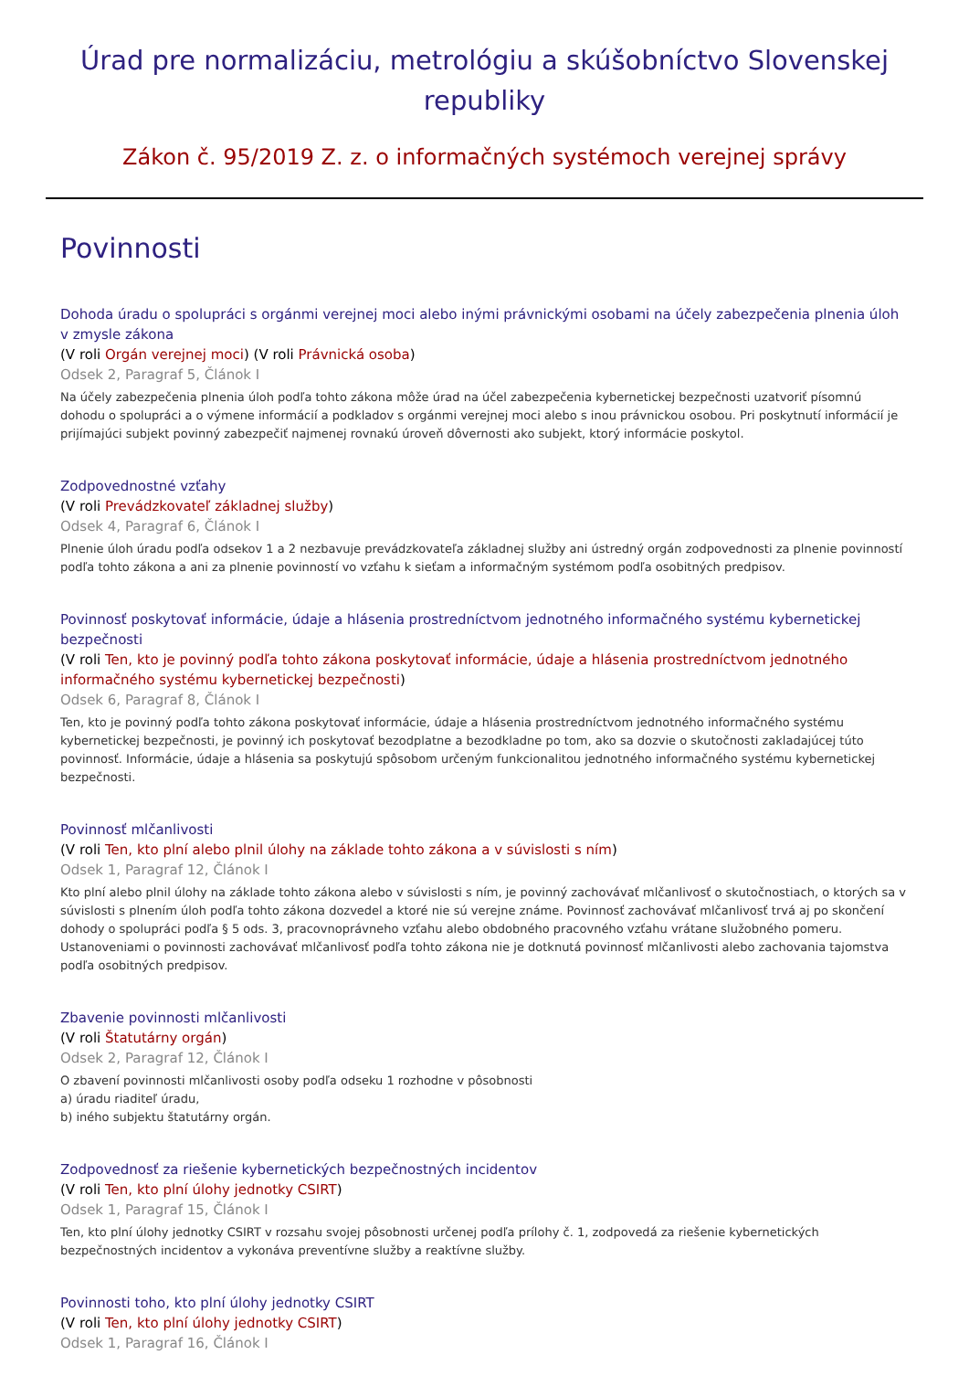Úrad pre normalizáciu, metrológiu a skúšobníctvo Slovenskej republiky
Zákon č. 95/2019 Z. z. o informačných systémoch verejnej správy
Povinnosti
Dohoda úradu o spolupráci s orgánmi verejnej moci alebo inými právnickými osobami na účely zabezpečenia plnenia úloh v zmysle zákona
(V roli Orgán verejnej moci) (V roli Právnická osoba)
Odsek 2, Paragraf 5, Článok I
Na účely zabezpečenia plnenia úloh podľa tohto zákona môže úrad na účel zabezpečenia kybernetickej bezpečnosti uzatvoriť písomnú dohodu o spolupráci a o výmene informácií a podkladov s orgánmi verejnej moci alebo s inou právnickou osobou. Pri poskytnutí informácií je prijímajúci subjekt povinný zabezpečiť najmenej rovnakú úroveň dôvernosti ako subjekt, ktorý informácie poskytol.
Zodpovednostné vzťahy
(V roli Prevádzkovateľ základnej služby)
Odsek 4, Paragraf 6, Článok I
Plnenie úloh úradu podľa odsekov 1 a 2 nezbavuje prevádzkovateľa základnej služby ani ústredný orgán zodpovednosti za plnenie povinností podľa tohto zákona a ani za plnenie povinností vo vzťahu k sieťam a informačným systémom podľa osobitných predpisov.
Povinnosť poskytovať informácie, údaje a hlásenia prostredníctvom jednotného informačného systému kybernetickej bezpečnosti
(V roli Ten, kto je povinný podľa tohto zákona poskytovať informácie, údaje a hlásenia prostredníctvom jednotného informačného systému kybernetickej bezpečnosti)
Odsek 6, Paragraf 8, Článok I
Ten, kto je povinný podľa tohto zákona poskytovať informácie, údaje a hlásenia prostredníctvom jednotného informačného systému kybernetickej bezpečnosti, je povinný ich poskytovať bezodplatne a bezodkladne po tom, ako sa dozvie o skutočnosti zakladajúcej túto povinnosť. Informácie, údaje a hlásenia sa poskytujú spôsobom určeným funkcionalitou jednotného informačného systému kybernetickej bezpečnosti.
Povinnosť mlčanlivosti
(V roli Ten, kto plní alebo plnil úlohy na základe tohto zákona a v súvislosti s ním)
Odsek 1, Paragraf 12, Článok I
Kto plní alebo plnil úlohy na základe tohto zákona alebo v súvislosti s ním, je povinný zachovávať mlčanlivosť o skutočnostiach, o ktorých sa v súvislosti s plnením úloh podľa tohto zákona dozvedel a ktoré nie sú verejne známe. Povinnosť zachovávať mlčanlivosť trvá aj po skončení dohody o spolupráci podľa § 5 ods. 3, pracovnoprávneho vzťahu alebo obdobného pracovného vzťahu vrátane služobného pomeru. Ustanoveniami o povinnosti zachovávať mlčanlivosť podľa tohto zákona nie je dotknutá povinnosť mlčanlivosti alebo zachovania tajomstva podľa osobitných predpisov.
Zbavenie povinnosti mlčanlivosti
(V roli Štatutárny orgán)
Odsek 2, Paragraf 12, Článok I
O zbavení povinnosti mlčanlivosti osoby podľa odseku 1 rozhodne v pôsobnosti
a) úradu riaditeľ úradu,
b) iného subjektu štatutárny orgán.
Zodpovednosť za riešenie kybernetických bezpečnostných incidentov
(V roli Ten, kto plní úlohy jednotky CSIRT)
Odsek 1, Paragraf 15, Článok I
Ten, kto plní úlohy jednotky CSIRT v rozsahu svojej pôsobnosti určenej podľa prílohy č. 1, zodpovedá za riešenie kybernetických bezpečnostných incidentov a vykonáva preventívne služby a reaktívne služby.
Povinnosti toho, kto plní úlohy jednotky CSIRT
(V roli Ten, kto plní úlohy jednotky CSIRT)
Odsek 1, Paragraf 16, Článok I